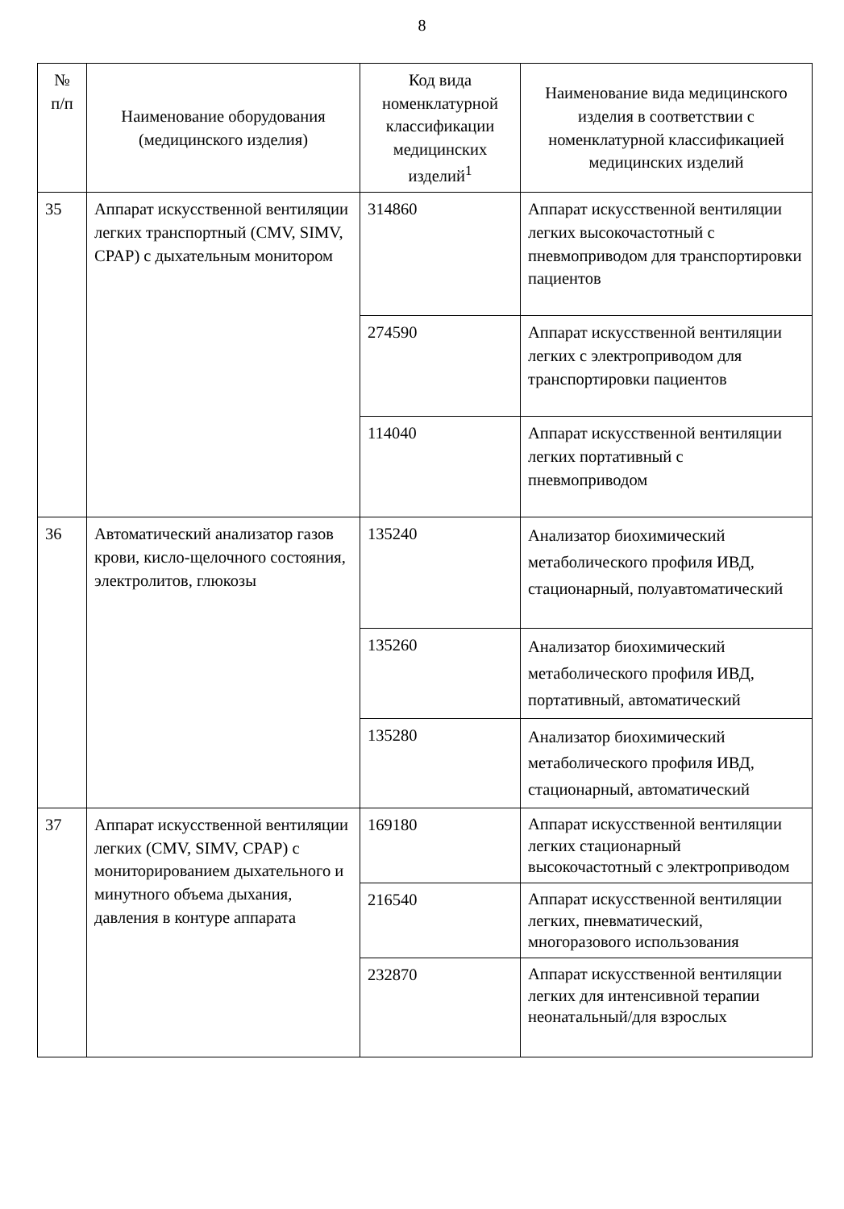8
| № п/п | Наименование оборудования (медицинского изделия) | Код вида номенклатурной классификации медицинских изделий<sup>1</sup> | Наименование вида медицинского изделия в соответствии с номенклатурной классификацией медицинских изделий |
| --- | --- | --- | --- |
| 35 | Аппарат искусственной вентиляции легких транспортный (CMV, SIMV, CPAP) с дыхательным монитором | 314860 | Аппарат искусственной вентиляции легких высокочастотный с пневмоприводом для транспортировки пациентов |
| | | 274590 | Аппарат искусственной вентиляции легких с электроприводом для транспортировки пациентов |
| | | 114040 | Аппарат искусственной вентиляции легких портативный с пневмоприводом |
| 36 | Автоматический анализатор газов крови, кисло-щелочного состояния, электролитов, глюкозы | 135240 | Анализатор биохимический метаболического профиля ИВД, стационарный, полуавтоматический |
| | | 135260 | Анализатор биохимический метаболического профиля ИВД, портативный, автоматический |
| | | 135280 | Анализатор биохимический метаболического профиля ИВД, стационарный, автоматический |
| 37 | Аппарат искусственной вентиляции легких (CMV, SIMV, CPAP) с мониторированием дыхательного и минутного объема дыхания, давления в контуре аппарата | 169180 | Аппарат искусственной вентиляции легких стационарный высокочастотный с электроприводом |
| | | 216540 | Аппарат искусственной вентиляции легких, пневматический, многоразового использования |
| | | 232870 | Аппарат искусственной вентиляции легких для интенсивной терапии неонатальный/для взрослых |